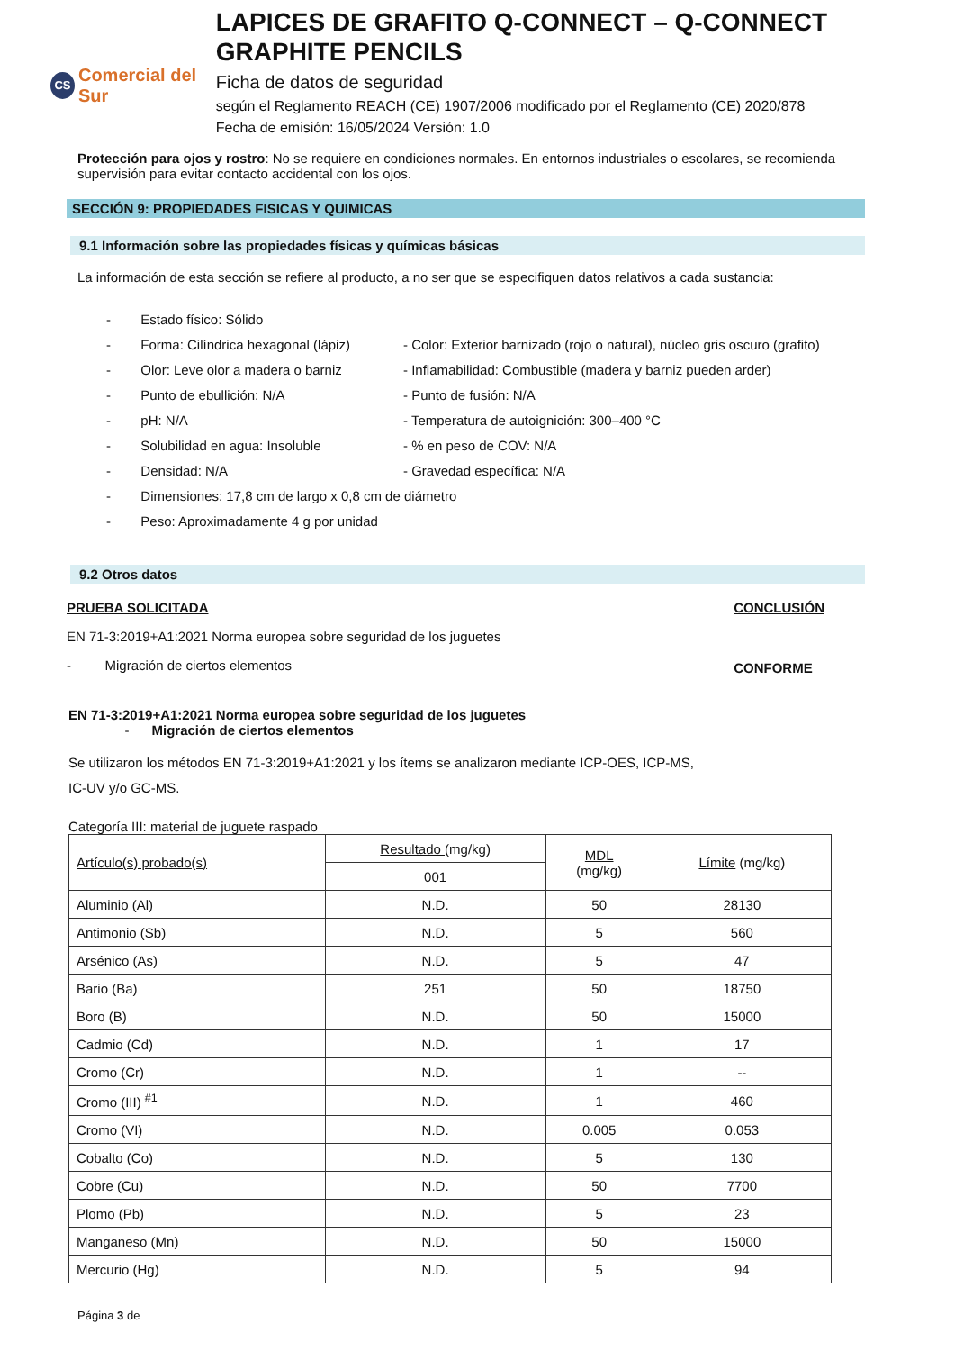CS Comercial del Sur
LAPICES DE GRAFITO Q-CONNECT – Q-CONNECT GRAPHITE PENCILS
Ficha de datos de seguridad
según el Reglamento REACH (CE) 1907/2006 modificado por el Reglamento (CE) 2020/878
Fecha de emisión: 16/05/2024 Versión: 1.0
Protección para ojos y rostro: No se requiere en condiciones normales. En entornos industriales o escolares, se recomienda supervisión para evitar contacto accidental con los ojos.
SECCIÓN 9: PROPIEDADES FISICAS Y QUIMICAS
9.1 Información sobre las propiedades físicas y químicas básicas
La información de esta sección se refiere al producto, a no ser que se especifiquen datos relativos a cada sustancia:
- Estado físico: Sólido
- Forma: Cilíndrica hexagonal (lápiz)
- Color: Exterior barnizado (rojo o natural), núcleo gris oscuro (grafito)
- Olor: Leve olor a madera o barniz
- Inflamabilidad: Combustible (madera y barniz pueden arder)
- Punto de ebullición: N/A
- Punto de fusión: N/A
- pH: N/A
- Temperatura de autoignición: 300–400 °C
- Solubilidad en agua: Insoluble
- % en peso de COV: N/A
- Densidad: N/A
- Gravedad específica: N/A
- Dimensiones: 17,8 cm de largo x 0,8 cm de diámetro
- Peso: Aproximadamente 4 g por unidad
9.2 Otros datos
PRUEBA SOLICITADA
EN 71-3:2019+A1:2021 Norma europea sobre seguridad de los juguetes
- Migración de ciertos elementos
CONCLUSIÓN
CONFORME
EN 71-3:2019+A1:2021 Norma europea sobre seguridad de los juguetes
- Migración de ciertos elementos
Se utilizaron los métodos EN 71-3:2019+A1:2021 y los ítems se analizaron mediante ICP-OES, ICP-MS,
IC-UV y/o GC-MS.
Categoría III: material de juguete raspado
| Artículo(s) probado(s) | Resultado (mg/kg) | MDL (mg/kg) | Límite (mg/kg) |
| --- | --- | --- | --- |
| | 001 | | |
| Aluminio (Al) | N.D. | 50 | 28130 |
| Antimonio (Sb) | N.D. | 5 | 560 |
| Arsénico (As) | N.D. | 5 | 47 |
| Bario (Ba) | 251 | 50 | 18750 |
| Boro (B) | N.D. | 50 | 15000 |
| Cadmio (Cd) | N.D. | 1 | 17 |
| Cromo (Cr) | N.D. | 1 | -- |
| Cromo (III) <sup>#1</sup> | N.D. | 1 | 460 |
| Cromo (VI) | N.D. | 0.005 | 0.053 |
| Cobalto (Co) | N.D. | 5 | 130 |
| Cobre (Cu) | N.D. | 50 | 7700 |
| Plomo (Pb) | N.D. | 5 | 23 |
| Manganeso (Mn) | N.D. | 50 | 15000 |
| Mercurio (Hg) | N.D. | 5 | 94 |
Página 3 de